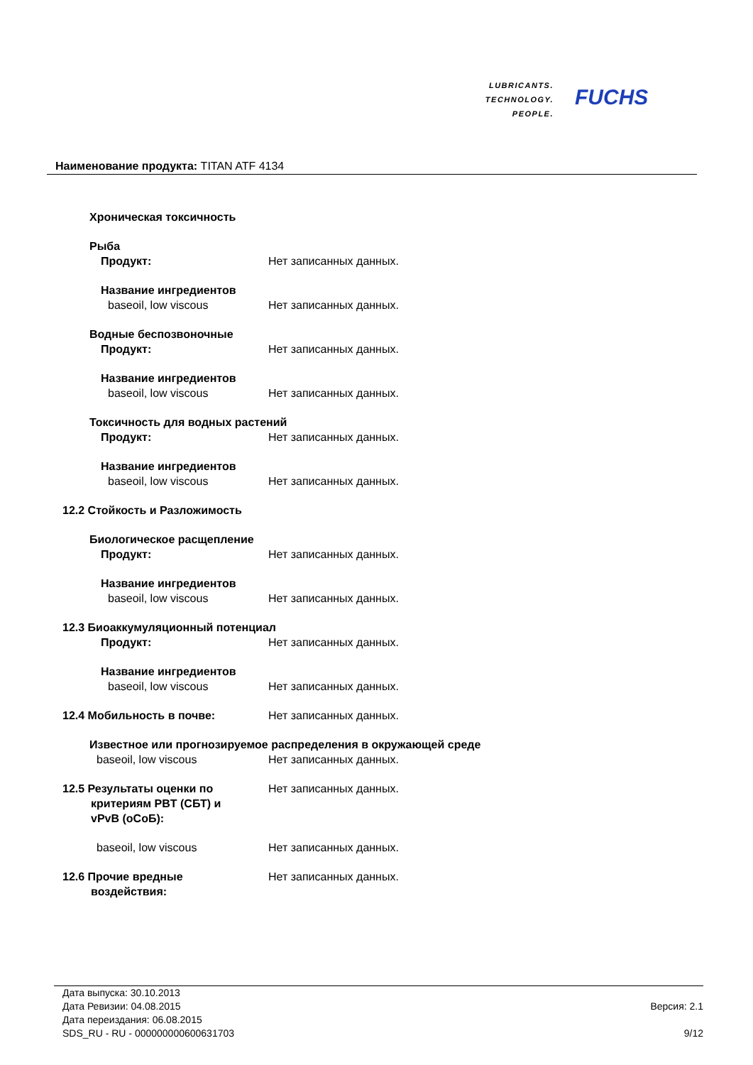LUBRICANTS.
TECHNOLOGY.
PEOPLE.
FUCHS
Наименование продукта: TITAN ATF 4134
Хроническая токсичность
Рыба
Продукт: Нет записанных данных.
Название ингредиентов
baseoil, low viscous Нет записанных данных.
Водные беспозвоночные
Продукт: Нет записанных данных.
Название ингредиентов
baseoil, low viscous Нет записанных данных.
Токсичность для водных растений
Продукт: Нет записанных данных.
Название ингредиентов
baseoil, low viscous Нет записанных данных.
12.2 Стойкость и Разложимость
Биологическое расщепление
Продукт: Нет записанных данных.
Название ингредиентов
baseoil, low viscous Нет записанных данных.
12.3 Биоаккумуляционный потенциал
Продукт: Нет записанных данных.
Название ингредиентов
baseoil, low viscous Нет записанных данных.
12.4 Мобильность в почве: Нет записанных данных.
Известное или прогнозируемое распределения в окружающей среде
baseoil, low viscous Нет записанных данных.
12.5 Результаты оценки по
критериям PBT (СБТ) и
vPvB (оСоБ):
Нет записанных данных.
baseoil, low viscous Нет записанных данных.
12.6 Прочие вредные
воздействия:
Нет записанных данных.
Дата выпуска: 30.10.2013
Дата Ревизии: 04.08.2015 Версия: 2.1
Дата переиздания: 06.08.2015
SDS_RU - RU - 000000000600631703 9/12